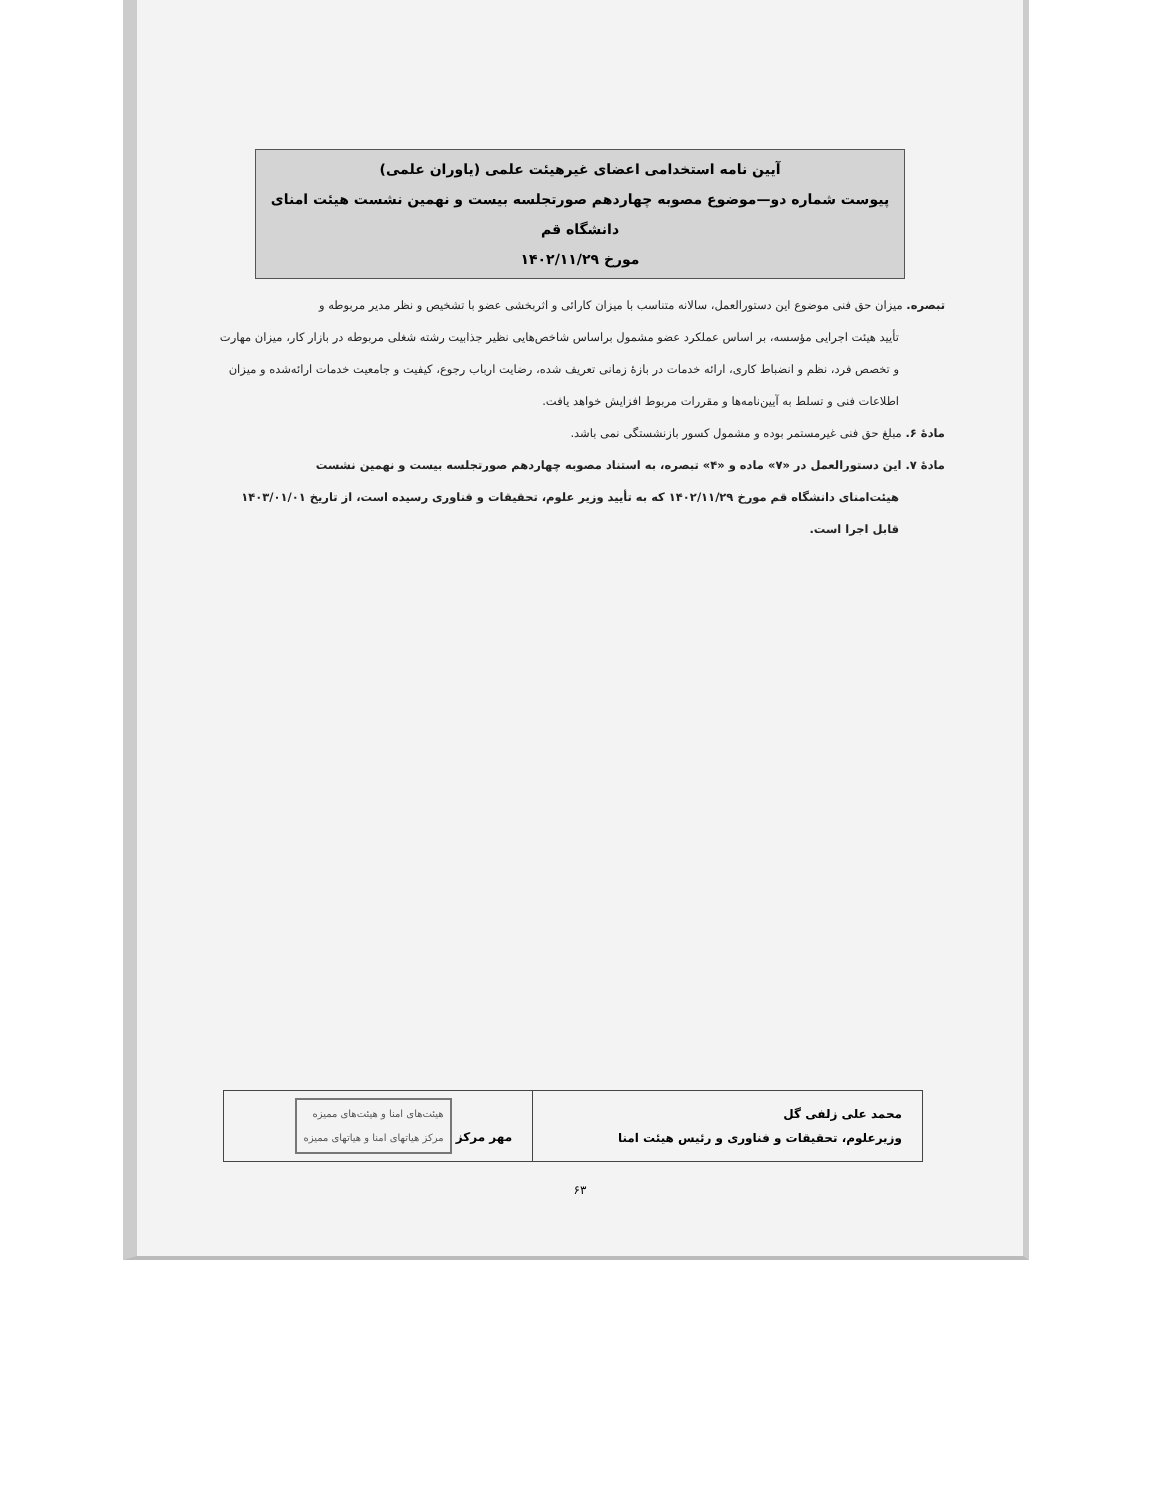آیین نامه استخدامی اعضای غیرهیئت علمی (یاوران علمی)
پیوست شماره دو—موضوع مصوبه چهاردهم صورتجلسه بیست و نهمین نشست هیئت امنای دانشگاه قم
مورخ ۱۴۰۲/۱۱/۲۹
تبصره. میزان حق فنی موضوع این دستورالعمل، سالانه متناسب با میزان کارائی و اثربخشی عضو با تشخیص و نظر مدیر مربوطه و
تأیید هیئت اجرایی مؤسسه، بر اساس عملکرد عضو مشمول براساس شاخص‌هایی نظیر جذابیت رشته شغلی مربوطه در بازار کار، میزان مهارت و تخصص فرد، نظم و انضباط کاری، ارائه خدمات در بازهٔ زمانی تعریف شده، رضایت ارباب رجوع، کیفیت و جامعیت خدمات ارائه‌شده و میزان اطلاعات فنی و تسلط به آیین‌نامه‌ها و مقررات مربوط افزایش خواهد یافت.
مادهٔ ۶. مبلغ حق فنی غیرمستمر بوده و مشمول کسور بازنشستگی نمی باشد.
مادهٔ ۷. این دستورالعمل در «۷» ماده و «۴» تبصره، به استناد مصوبه چهاردهم صورتجلسه بیست و نهمین نشست
هیئت‌امنای دانشگاه قم مورخ ۱۴۰۲/۱۱/۲۹ که به تأیید وزیر علوم، تحقیقات و فناوری رسیده است، از تاریخ ۱۴۰۳/۰۱/۰۱ قابل اجرا است.
| محمد علی زلفی گل وزیرعلوم، تحقیقات و فناوری و رئیس هیئت امنا | مهر مرکز هیئت‌های امنا و هیئت‌های ممیزه مرکز هیاتهای امنا و هیاتهای ممیزه |
۶۳